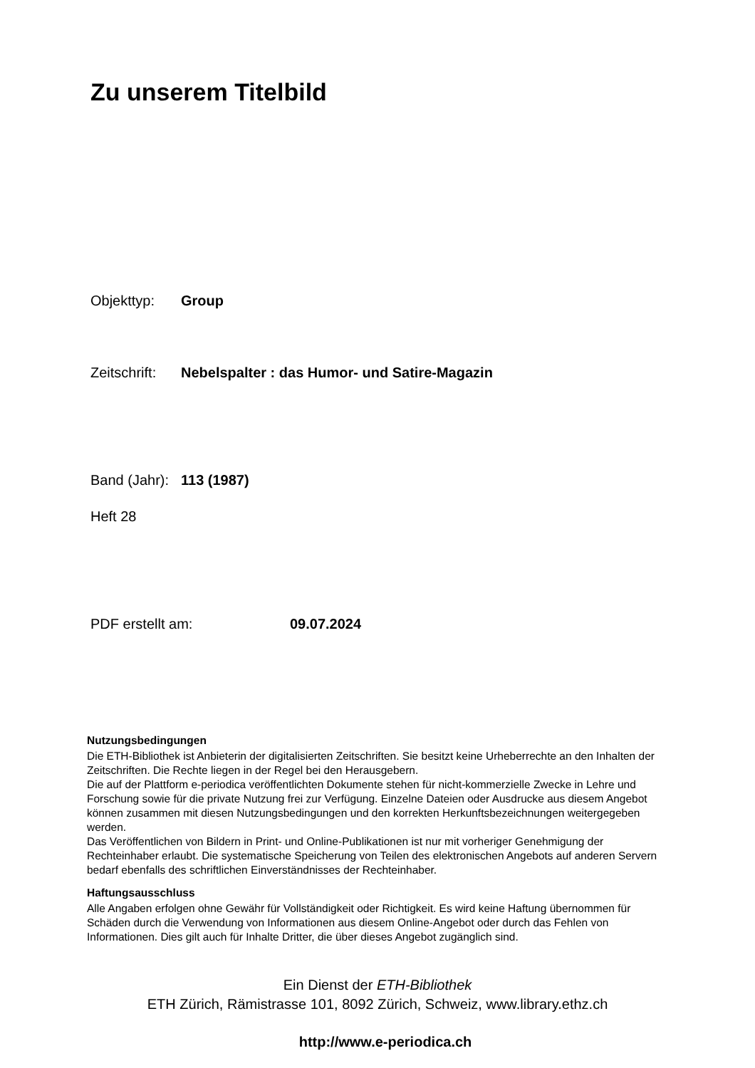Zu unserem Titelbild
Objekttyp: Group
Zeitschrift: Nebelspalter : das Humor- und Satire-Magazin
Band (Jahr): 113 (1987)
Heft 28
PDF erstellt am: 09.07.2024
Nutzungsbedingungen
Die ETH-Bibliothek ist Anbieterin der digitalisierten Zeitschriften. Sie besitzt keine Urheberrechte an den Inhalten der Zeitschriften. Die Rechte liegen in der Regel bei den Herausgebern.
Die auf der Plattform e-periodica veröffentlichten Dokumente stehen für nicht-kommerzielle Zwecke in Lehre und Forschung sowie für die private Nutzung frei zur Verfügung. Einzelne Dateien oder Ausdrucke aus diesem Angebot können zusammen mit diesen Nutzungsbedingungen und den korrekten Herkunftsbezeichnungen weitergegeben werden.
Das Veröffentlichen von Bildern in Print- und Online-Publikationen ist nur mit vorheriger Genehmigung der Rechteinhaber erlaubt. Die systematische Speicherung von Teilen des elektronischen Angebots auf anderen Servern bedarf ebenfalls des schriftlichen Einverständnisses der Rechteinhaber.
Haftungsausschluss
Alle Angaben erfolgen ohne Gewähr für Vollständigkeit oder Richtigkeit. Es wird keine Haftung übernommen für Schäden durch die Verwendung von Informationen aus diesem Online-Angebot oder durch das Fehlen von Informationen. Dies gilt auch für Inhalte Dritter, die über dieses Angebot zugänglich sind.
Ein Dienst der ETH-Bibliothek
ETH Zürich, Rämistrasse 101, 8092 Zürich, Schweiz, www.library.ethz.ch
http://www.e-periodica.ch